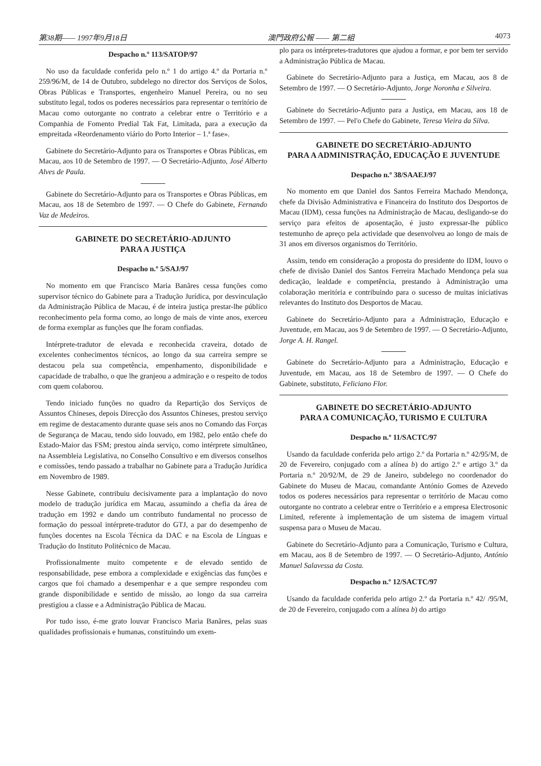第38期—— 1997年9月18日 澳門政府公報 —— 第二組 4073
Despacho n.º 113/SATOP/97
No uso da faculdade conferida pelo n.º 1 do artigo 4.º da Portaria n.º 259/96/M, de 14 de Outubro, subdelego no director dos Serviços de Solos, Obras Públicas e Transportes, engenheiro Manuel Pereira, ou no seu substituto legal, todos os poderes necessários para representar o território de Macau como outorgante no contrato a celebrar entre o Território e a Companhia de Fomento Predial Tak Fat, Limitada, para a execução da empreitada «Reordenamento viário do Porto Interior – 1.ª fase».
Gabinete do Secretário-Adjunto para os Transportes e Obras Públicas, em Macau, aos 10 de Setembro de 1997. — O Secretário-Adjunto, José Alberto Alves de Paula.
Gabinete do Secretário-Adjunto para os Transportes e Obras Públicas, em Macau, aos 18 de Setembro de 1997. — O Chefe do Gabinete, Fernando Vaz de Medeiros.
GABINETE DO SECRETÁRIO-ADJUNTO
PARA A JUSTIÇA
Despacho n.º 5/SAJ/97
No momento em que Francisco Maria Banãres cessa funções como supervisor técnico do Gabinete para a Tradução Jurídica, por desvinculação da Administração Pública de Macau, é de inteira justiça prestar-lhe público reconhecimento pela forma como, ao longo de mais de vinte anos, exerceu de forma exemplar as funções que lhe foram confiadas.
Intérprete-tradutor de elevada e reconhecida craveira, dotado de excelentes conhecimentos técnicos, ao longo da sua carreira sempre se destacou pela sua competência, empenhamento, disponibilidade e capacidade de trabalho, o que lhe granjeou a admiração e o respeito de todos com quem colaborou.
Tendo iniciado funções no quadro da Repartição dos Serviços de Assuntos Chineses, depois Direcção dos Assuntos Chineses, prestou serviço em regime de destacamento durante quase seis anos no Comando das Forças de Segurança de Macau, tendo sido louvado, em 1982, pelo então chefe do Estado-Maior das FSM; prestou ainda serviço, como intérprete simultâneo, na Assembleia Legislativa, no Conselho Consultivo e em diversos conselhos e comissões, tendo passado a trabalhar no Gabinete para a Tradução Jurídica em Novembro de 1989.
Nesse Gabinete, contribuiu decisivamente para a implantação do novo modelo de tradução jurídica em Macau, assumindo a chefia da área de tradução em 1992 e dando um contributo fundamental no processo de formação do pessoal intérprete-tradutor do GTJ, a par do desempenho de funções docentes na Escola Técnica da DAC e na Escola de Línguas e Tradução do Instituto Politécnico de Macau.
Profissionalmente muito competente e de elevado sentido de responsabilidade, pese embora a complexidade e exigências das funções e cargos que foi chamado a desempenhar e a que sempre respondeu com grande disponibilidade e sentido de missão, ao longo da sua carreira prestigiou a classe e a Administração Pública de Macau.
Por tudo isso, é-me grato louvar Francisco Maria Banãres, pelas suas qualidades profissionais e humanas, constituindo um exem-
plo para os intérpretes-tradutores que ajudou a formar, e por bem ter servido a Administração Pública de Macau.
Gabinete do Secretário-Adjunto para a Justiça, em Macau, aos 8 de Setembro de 1997. — O Secretário-Adjunto, Jorge Noronha e Silveira.
Gabinete do Secretário-Adjunto para a Justiça, em Macau, aos 18 de Setembro de 1997. — Pel'o Chefe do Gabinete, Teresa Vieira da Silva.
GABINETE DO SECRETÁRIO-ADJUNTO
PARA A ADMINISTRAÇÃO, EDUCAÇÃO E JUVENTUDE
Despacho n.º 38/SAAEJ/97
No momento em que Daniel dos Santos Ferreira Machado Mendonça, chefe da Divisão Administrativa e Financeira do Instituto dos Desportos de Macau (IDM), cessa funções na Administração de Macau, desligando-se do serviço para efeitos de aposentação, é justo expressar-lhe público testemunho de apreço pela actividade que desenvolveu ao longo de mais de 31 anos em diversos organismos do Território.
Assim, tendo em consideração a proposta do presidente do IDM, louvo o chefe de divisão Daniel dos Santos Ferreira Machado Mendonça pela sua dedicação, lealdade e competência, prestando à Administração uma colaboração meritória e contribuindo para o sucesso de muitas iniciativas relevantes do Instituto dos Desportos de Macau.
Gabinete do Secretário-Adjunto para a Administração, Educação e Juventude, em Macau, aos 9 de Setembro de 1997. — O Secretário-Adjunto, Jorge A. H. Rangel.
Gabinete do Secretário-Adjunto para a Administração, Educação e Juventude, em Macau, aos 18 de Setembro de 1997. — O Chefe do Gabinete, substituto, Feliciano Flor.
GABINETE DO SECRETÁRIO-ADJUNTO
PARA A COMUNICAÇÃO, TURISMO E CULTURA
Despacho n.º 11/SACTC/97
Usando da faculdade conferida pelo artigo 2.º da Portaria n.º 42/95/M, de 20 de Fevereiro, conjugado com a alínea b) do artigo 2.º e artigo 3.º da Portaria n.º 20/92/M, de 29 de Janeiro, subdelego no coordenador do Gabinete do Museu de Macau, comandante António Gomes de Azevedo todos os poderes necessários para representar o território de Macau como outorgante no contrato a celebrar entre o Território e a empresa Electrosonic Limited, referente à implementação de um sistema de imagem virtual suspensa para o Museu de Macau.
Gabinete do Secretário-Adjunto para a Comunicação, Turismo e Cultura, em Macau, aos 8 de Setembro de 1997. — O Secretário-Adjunto, António Manuel Salavessa da Costa.
Despacho n.º 12/SACTC/97
Usando da faculdade conferida pelo artigo 2.º da Portaria n.º 42/ /95/M, de 20 de Fevereiro, conjugado com a alínea b) do artigo